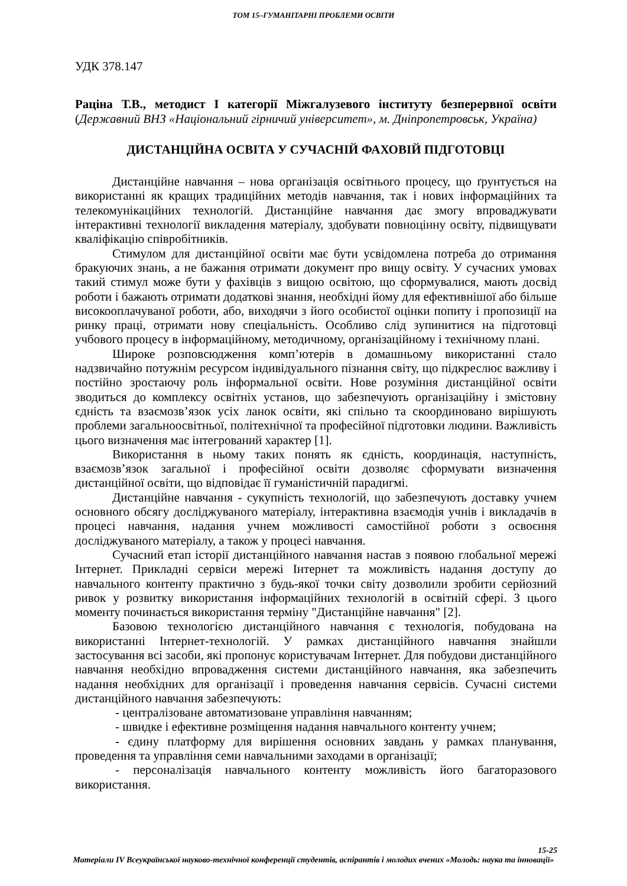ТОМ 15–ГУМАНІТАРНІ ПРОБЛЕМИ ОСВІТИ
УДК 378.147
Раціна Т.В., методист І категорії Міжгалузевого інституту безперервної освіти (Державний ВНЗ «Національний гірничий університет», м. Дніпропетровськ, Україна)
ДИСТАНЦІЙНА ОСВІТА У СУЧАСНІЙ ФАХОВІЙ ПІДГОТОВЦІ
Дистанційне навчання – нова організація освітнього процесу, що ґрунтується на використанні як кращих традиційних методів навчання, так і нових інформаційних та телекомунікаційних технологій. Дистанційне навчання дає змогу впроваджувати інтерактивні технології викладення матеріалу, здобувати повноцінну освіту, підвищувати кваліфікацію співробітників.
Стимулом для дистанційної освіти має бути усвідомлена потреба до отримання бракуючих знань, а не бажання отримати документ про вищу освіту. У сучасних умовах такий стимул може бути у фахівців з вищою освітою, що сформувалися, мають досвід роботи і бажають отримати додаткові знання, необхідні йому для ефективнішої або більше високооплачуваної роботи, або, виходячи з його особистої оцінки попиту і пропозиції на ринку праці, отримати нову спеціальність. Особливо слід зупинитися на підготовці учбового процесу в інформаційному, методичному, організаційному і технічному плані.
Широке розповсюдження комп’ютерів в домашньому використанні стало надзвичайно потужнім ресурсом індивідуального пізнання світу, що підкреслює важливу і постійно зростаючу роль інформальної освіти. Нове розуміння дистанційної освіти зводиться до комплексу освітніх установ, що забезпечують організаційну і змістовну єдність та взаємозв’язок усіх ланок освіти, які спільно та скоординовано вирішують проблеми загальноосвітньої, політехнічної та професійної підготовки людини. Важливість цього визначення має інтегрований характер [1].
Використання в ньому таких понять як єдність, координація, наступність, взаємозв’язок загальної і професійної освіти дозволяє сформувати визначення дистанційної освіти, що відповідає її гуманістичній парадигмі.
Дистанційне навчання - сукупність технологій, що забезпечують доставку учнем основного обсягу досліджуваного матеріалу, інтерактивна взаємодія учнів і викладачів в процесі навчання, надання учнем можливості самостійної роботи з освоєння досліджуваного матеріалу, а також у процесі навчання.
Сучасний етап історії дистанційного навчання настав з появою глобальної мережі Інтернет. Прикладні сервіси мережі Інтернет та можливість надання доступу до навчального контенту практично з будь-якої точки світу дозволили зробити серйозний ривок у розвитку використання інформаційних технологій в освітній сфері. З цього моменту починається використання терміну "Дистанційне навчання" [2].
Базовою технологією дистанційного навчання є технологія, побудована на використанні Інтернет-технологій. У рамках дистанційного навчання знайшли застосування всі засоби, які пропонує користувачам Інтернет. Для побудови дистанційного навчання необхідно впровадження системи дистанційного навчання, яка забезпечить надання необхідних для організації і проведення навчання сервісів. Сучасні системи дистанційного навчання забезпечують:
- централізоване автоматизоване управління навчанням;
- швидке і ефективне розміщення надання навчального контенту учнем;
- єдину платформу для вирішення основних завдань у рамках планування, проведення та управління семи навчальними заходами в організації;
- персоналізація навчального контенту можливість його багаторазового використання.
15-25
Матеріали IV Всеукраїнської науково-технічної конференції студентів, аспірантів і молодих вчених «Молодь: наука та інновації»